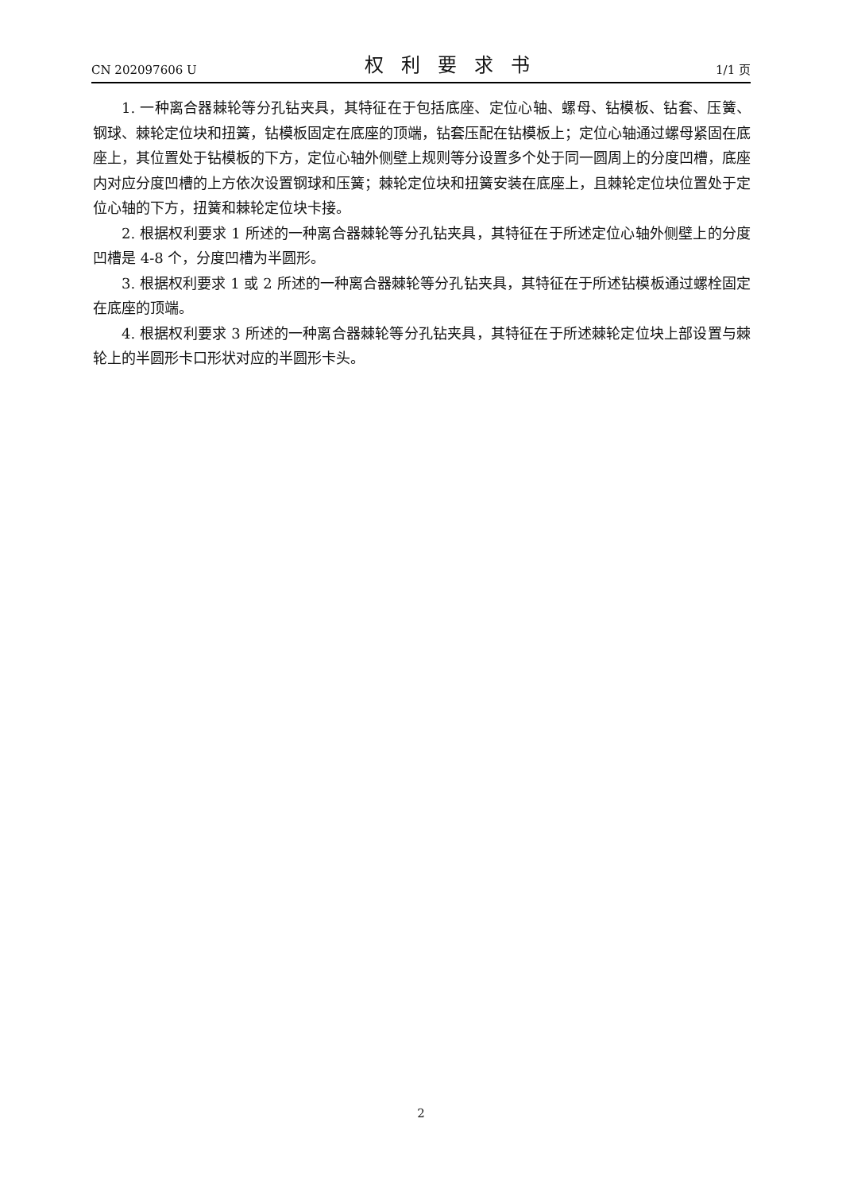CN 202097606 U 权利要求书 1/1 页
1. 一种离合器棘轮等分孔钻夹具，其特征在于包括底座、定位心轴、螺母、钻模板、钻套、压簧、钢球、棘轮定位块和扭簧，钻模板固定在底座的顶端，钻套压配在钻模板上；定位心轴通过螺母紧固在底座上，其位置处于钻模板的下方，定位心轴外侧壁上规则等分设置多个处于同一圆周上的分度凹槽，底座内对应分度凹槽的上方依次设置钢球和压簧；棘轮定位块和扭簧安装在底座上，且棘轮定位块位置处于定位心轴的下方，扭簧和棘轮定位块卡接。
2. 根据权利要求 1 所述的一种离合器棘轮等分孔钻夹具，其特征在于所述定位心轴外侧壁上的分度凹槽是 4-8 个，分度凹槽为半圆形。
3. 根据权利要求 1 或 2 所述的一种离合器棘轮等分孔钻夹具，其特征在于所述钻模板通过螺栓固定在底座的顶端。
4. 根据权利要求 3 所述的一种离合器棘轮等分孔钻夹具，其特征在于所述棘轮定位块上部设置与棘轮上的半圆形卡口形状对应的半圆形卡头。
2